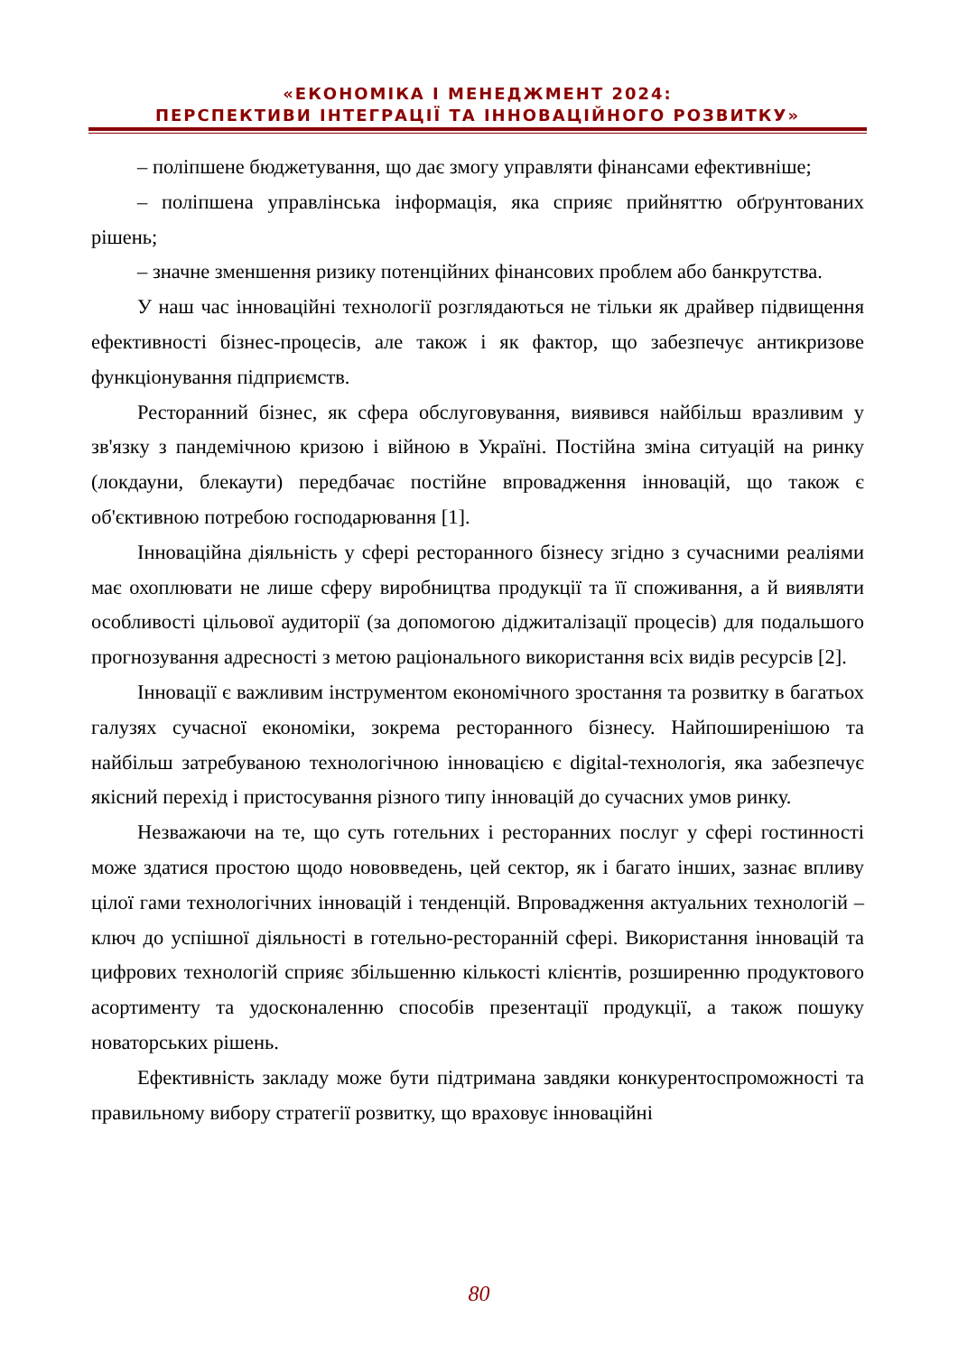«ЕКОНОМІКА І МЕНЕДЖМЕНТ 2024:
ПЕРСПЕКТИВИ ІНТЕГРАЦІЇ ТА ІННОВАЦІЙНОГО РОЗВИТКУ»
– поліпшене бюджетування, що дає змогу управляти фінансами ефективніше;
– поліпшена управлінська інформація, яка сприяє прийняттю обґрунтованих рішень;
– значне зменшення ризику потенційних фінансових проблем або банкрутства.
У наш час інноваційні технології розглядаються не тільки як драйвер підвищення ефективності бізнес-процесів, але також і як фактор, що забезпечує антикризове функціонування підприємств.
Ресторанний бізнес, як сфера обслуговування, виявився найбільш вразливим у зв'язку з пандемічною кризою і війною в Україні. Постійна зміна ситуацій на ринку (локдауни, блекаути) передбачає постійне впровадження інновацій, що також є об'єктивною потребою господарювання [1].
Інноваційна діяльність у сфері ресторанного бізнесу згідно з сучасними реаліями має охоплювати не лише сферу виробництва продукції та її споживання, а й виявляти особливості цільової аудиторії (за допомогою діджиталізації процесів) для подальшого прогнозування адресності з метою раціонального використання всіх видів ресурсів [2].
Інновації є важливим інструментом економічного зростання та розвитку в багатьох галузях сучасної економіки, зокрема ресторанного бізнесу. Найпоширенішою та найбільш затребуваною технологічною інновацією є digital-технологія, яка забезпечує якісний перехід і пристосування різного типу інновацій до сучасних умов ринку.
Незважаючи на те, що суть готельних і ресторанних послуг у сфері гостинності може здатися простою щодо нововведень, цей сектор, як і багато інших, зазнає впливу цілої гами технологічних інновацій і тенденцій. Впровадження актуальних технологій – ключ до успішної діяльності в готельно-ресторанній сфері. Використання інновацій та цифрових технологій сприяє збільшенню кількості клієнтів, розширенню продуктового асортименту та удосконаленню способів презентації продукції, а також пошуку новаторських рішень.
Ефективність закладу може бути підтримана завдяки конкурентоспроможності та правильному вибору стратегії розвитку, що враховує інноваційні
80